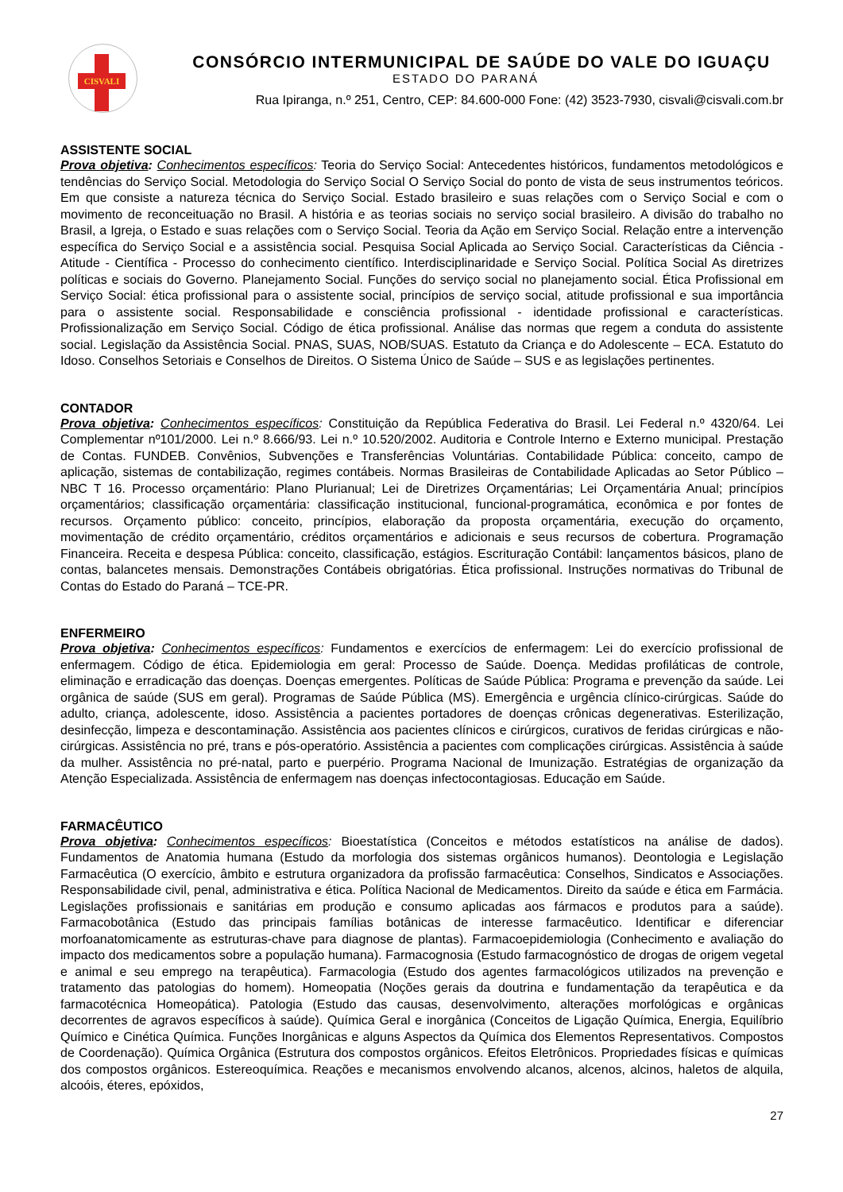CISVALI
CONSÓRCIO INTERMUNICIPAL DE SAÚDE DO VALE DO IGUAÇU
ESTADO DO PARANÁ
Rua Ipiranga, n.º 251, Centro, CEP: 84.600-000 Fone: (42) 3523-7930, cisvali@cisvali.com.br
ASSISTENTE SOCIAL
Prova objetiva: Conhecimentos específicos: Teoria do Serviço Social: Antecedentes históricos, fundamentos metodológicos e tendências do Serviço Social. Metodologia do Serviço Social O Serviço Social do ponto de vista de seus instrumentos teóricos. Em que consiste a natureza técnica do Serviço Social. Estado brasileiro e suas relações com o Serviço Social e com o movimento de reconceituação no Brasil. A história e as teorias sociais no serviço social brasileiro. A divisão do trabalho no Brasil, a Igreja, o Estado e suas relações com o Serviço Social. Teoria da Ação em Serviço Social. Relação entre a intervenção específica do Serviço Social e a assistência social. Pesquisa Social Aplicada ao Serviço Social. Características da Ciência - Atitude - Científica - Processo do conhecimento científico. Interdisciplinaridade e Serviço Social. Política Social As diretrizes políticas e sociais do Governo. Planejamento Social. Funções do serviço social no planejamento social. Ética Profissional em Serviço Social: ética profissional para o assistente social, princípios de serviço social, atitude profissional e sua importância para o assistente social. Responsabilidade e consciência profissional - identidade profissional e características. Profissionalização em Serviço Social. Código de ética profissional. Análise das normas que regem a conduta do assistente social. Legislação da Assistência Social. PNAS, SUAS, NOB/SUAS. Estatuto da Criança e do Adolescente – ECA. Estatuto do Idoso. Conselhos Setoriais e Conselhos de Direitos. O Sistema Único de Saúde – SUS e as legislações pertinentes.
CONTADOR
Prova objetiva: Conhecimentos específicos: Constituição da República Federativa do Brasil. Lei Federal n.º 4320/64. Lei Complementar nº101/2000. Lei n.º 8.666/93. Lei n.º 10.520/2002. Auditoria e Controle Interno e Externo municipal. Prestação de Contas. FUNDEB. Convênios, Subvenções e Transferências Voluntárias. Contabilidade Pública: conceito, campo de aplicação, sistemas de contabilização, regimes contábeis. Normas Brasileiras de Contabilidade Aplicadas ao Setor Público – NBC T 16. Processo orçamentário: Plano Plurianual; Lei de Diretrizes Orçamentárias; Lei Orçamentária Anual; princípios orçamentários; classificação orçamentária: classificação institucional, funcional-programática, econômica e por fontes de recursos. Orçamento público: conceito, princípios, elaboração da proposta orçamentária, execução do orçamento, movimentação de crédito orçamentário, créditos orçamentários e adicionais e seus recursos de cobertura. Programação Financeira. Receita e despesa Pública: conceito, classificação, estágios. Escrituração Contábil: lançamentos básicos, plano de contas, balancetes mensais. Demonstrações Contábeis obrigatórias. Ética profissional. Instruções normativas do Tribunal de Contas do Estado do Paraná – TCE-PR.
ENFERMEIRO
Prova objetiva: Conhecimentos específicos: Fundamentos e exercícios de enfermagem: Lei do exercício profissional de enfermagem. Código de ética. Epidemiologia em geral: Processo de Saúde. Doença. Medidas profiláticas de controle, eliminação e erradicação das doenças. Doenças emergentes. Políticas de Saúde Pública: Programa e prevenção da saúde. Lei orgânica de saúde (SUS em geral). Programas de Saúde Pública (MS). Emergência e urgência clínico-cirúrgicas. Saúde do adulto, criança, adolescente, idoso. Assistência a pacientes portadores de doenças crônicas degenerativas. Esterilização, desinfecção, limpeza e descontaminação. Assistência aos pacientes clínicos e cirúrgicos, curativos de feridas cirúrgicas e não-cirúrgicas. Assistência no pré, trans e pós-operatório. Assistência a pacientes com complicações cirúrgicas. Assistência à saúde da mulher. Assistência no pré-natal, parto e puerpério. Programa Nacional de Imunização. Estratégias de organização da Atenção Especializada. Assistência de enfermagem nas doenças infectocontagiosas. Educação em Saúde.
FARMACÊUTICO
Prova objetiva: Conhecimentos específicos: Bioestatística (Conceitos e métodos estatísticos na análise de dados). Fundamentos de Anatomia humana (Estudo da morfologia dos sistemas orgânicos humanos). Deontologia e Legislação Farmacêutica (O exercício, âmbito e estrutura organizadora da profissão farmacêutica: Conselhos, Sindicatos e Associações. Responsabilidade civil, penal, administrativa e ética. Política Nacional de Medicamentos. Direito da saúde e ética em Farmácia. Legislações profissionais e sanitárias em produção e consumo aplicadas aos fármacos e produtos para a saúde). Farmacobotânica (Estudo das principais famílias botânicas de interesse farmacêutico. Identificar e diferenciar morfoanatomicamente as estruturas-chave para diagnose de plantas). Farmacoepidemiologia (Conhecimento e avaliação do impacto dos medicamentos sobre a população humana). Farmacognosia (Estudo farmacognóstico de drogas de origem vegetal e animal e seu emprego na terapêutica). Farmacologia (Estudo dos agentes farmacológicos utilizados na prevenção e tratamento das patologias do homem). Homeopatia (Noções gerais da doutrina e fundamentação da terapêutica e da farmacotécnica Homeopática). Patologia (Estudo das causas, desenvolvimento, alterações morfológicas e orgânicas decorrentes de agravos específicos à saúde). Química Geral e inorgânica (Conceitos de Ligação Química, Energia, Equilíbrio Químico e Cinética Química. Funções Inorgânicas e alguns Aspectos da Química dos Elementos Representativos. Compostos de Coordenação). Química Orgânica (Estrutura dos compostos orgânicos. Efeitos Eletrônicos. Propriedades físicas e químicas dos compostos orgânicos. Estereoquímica. Reações e mecanismos envolvendo alcanos, alcenos, alcinos, haletos de alquila, alcoóis, éteres, epóxidos,
27